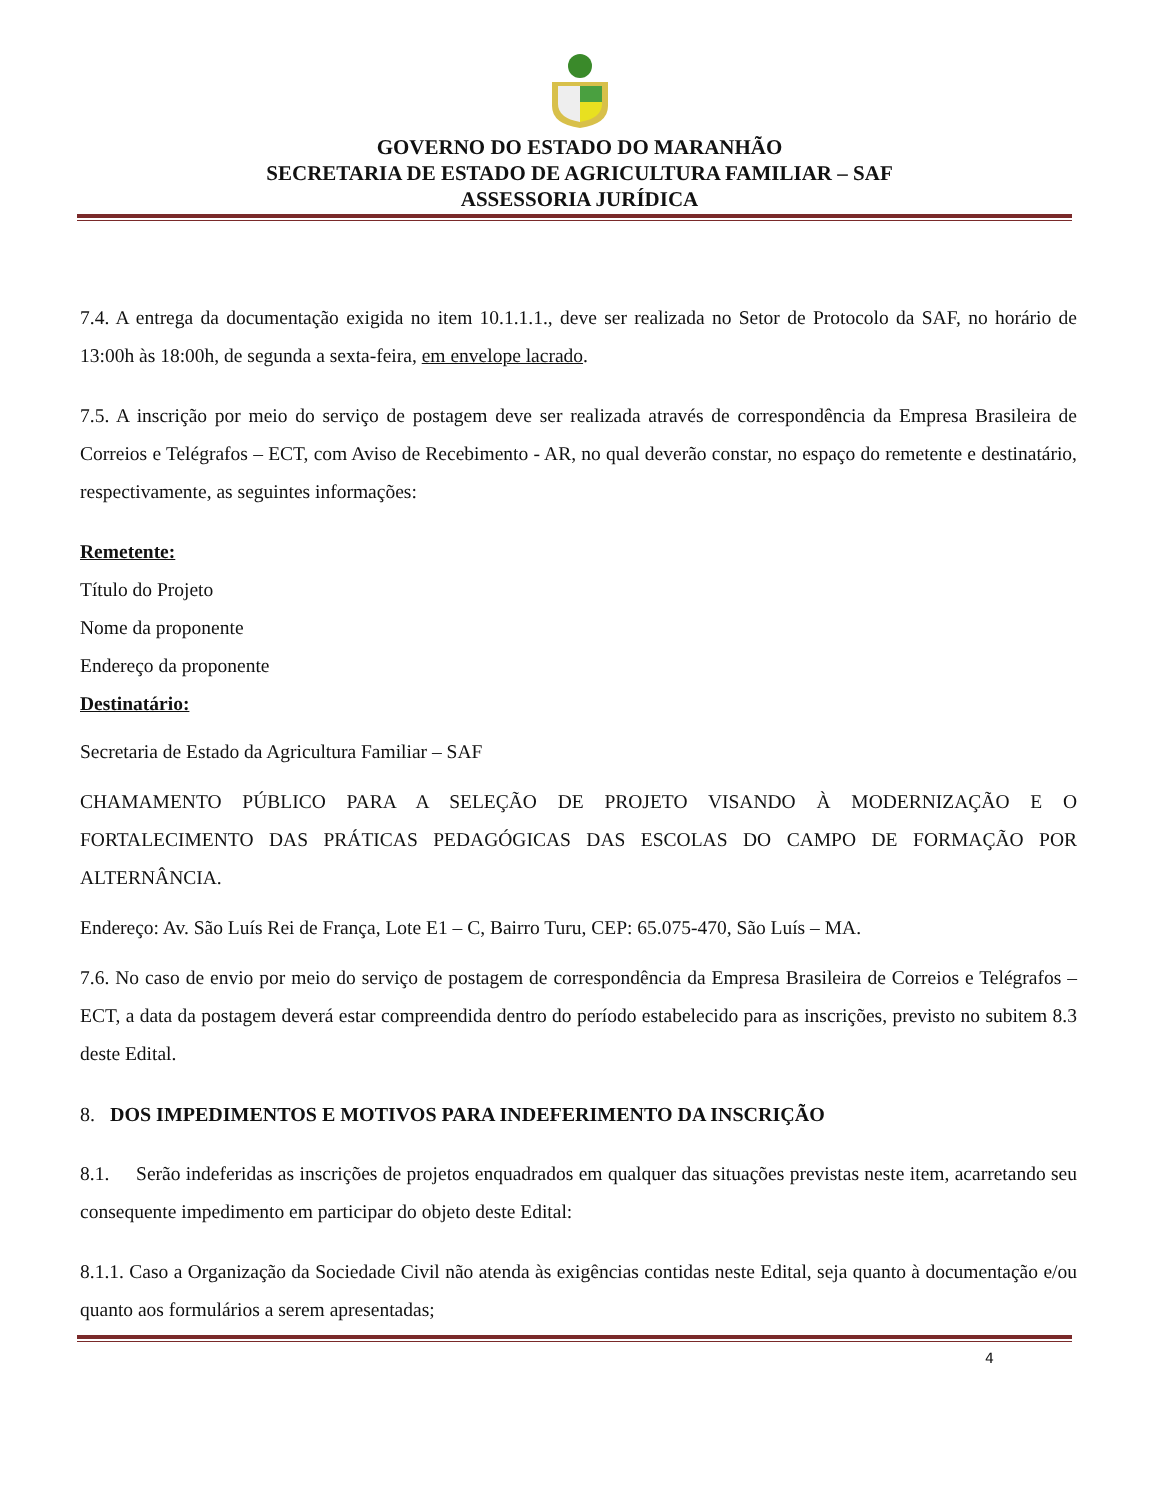GOVERNO DO ESTADO DO MARANHÃO
SECRETARIA DE ESTADO DE AGRICULTURA FAMILIAR – SAF
ASSESSORIA JURÍDICA
7.4. A entrega da documentação exigida no item 10.1.1.1., deve ser realizada no Setor de Protocolo da SAF, no horário de 13:00h às 18:00h, de segunda a sexta-feira, em envelope lacrado.
7.5. A inscrição por meio do serviço de postagem deve ser realizada através de correspondência da Empresa Brasileira de Correios e Telégrafos – ECT, com Aviso de Recebimento - AR, no qual deverão constar, no espaço do remetente e destinatário, respectivamente, as seguintes informações:
Remetente:
Título do Projeto
Nome da proponente
Endereço da proponente
Destinatário:
Secretaria de Estado da Agricultura Familiar – SAF
CHAMAMENTO PÚBLICO PARA A SELEÇÃO DE PROJETO VISANDO À MODERNIZAÇÃO E O FORTALECIMENTO DAS PRÁTICAS PEDAGÓGICAS DAS ESCOLAS DO CAMPO DE FORMAÇÃO POR ALTERNÂNCIA.
Endereço: Av. São Luís Rei de França, Lote E1 – C, Bairro Turu, CEP: 65.075-470, São Luís – MA.
7.6. No caso de envio por meio do serviço de postagem de correspondência da Empresa Brasileira de Correios e Telégrafos – ECT, a data da postagem deverá estar compreendida dentro do período estabelecido para as inscrições, previsto no subitem 8.3 deste Edital.
8. DOS IMPEDIMENTOS E MOTIVOS PARA INDEFERIMENTO DA INSCRIÇÃO
8.1. Serão indeferidas as inscrições de projetos enquadrados em qualquer das situações previstas neste item, acarretando seu consequente impedimento em participar do objeto deste Edital:
8.1.1. Caso a Organização da Sociedade Civil não atenda às exigências contidas neste Edital, seja quanto à documentação e/ou quanto aos formulários a serem apresentadas;
4